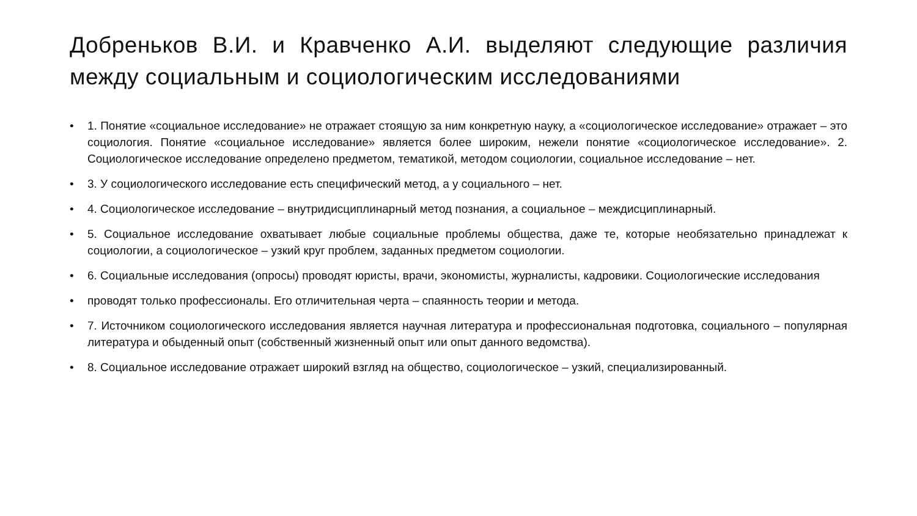Добреньков В.И. и Кравченко А.И. выделяют следующие различия между социальным и социологическим исследованиями
• 1. Понятие «социальное исследование» не отражает стоящую за ним конкретную науку, а «социологическое исследование» отражает – это социология. Понятие «социальное исследование» является более широким, нежели понятие «социологическое исследование». 2. Социологическое исследование определено предметом, тематикой, методом социологии, социальное исследование – нет.
• 3. У социологического исследование есть специфический метод, а у социального – нет.
• 4. Социологическое исследование – внутридисциплинарный метод познания, а социальное – междисциплинарный.
• 5. Социальное исследование охватывает любые социальные проблемы общества, даже те, которые необязательно принадлежат к социологии, а социологическое – узкий круг проблем, заданных предметом социологии.
• 6. Социальные исследования (опросы) проводят юристы, врачи, экономисты, журналисты, кадровики. Социологические исследования
• проводят только профессионалы. Его отличительная черта – спаянность теории и метода.
• 7. Источником социологического исследования является научная литература и профессиональная подготовка, социального – популярная литература и обыденный опыт (собственный жизненный опыт или опыт данного ведомства).
• 8. Социальное исследование отражает широкий взгляд на общество, социологическое – узкий, специализированный.